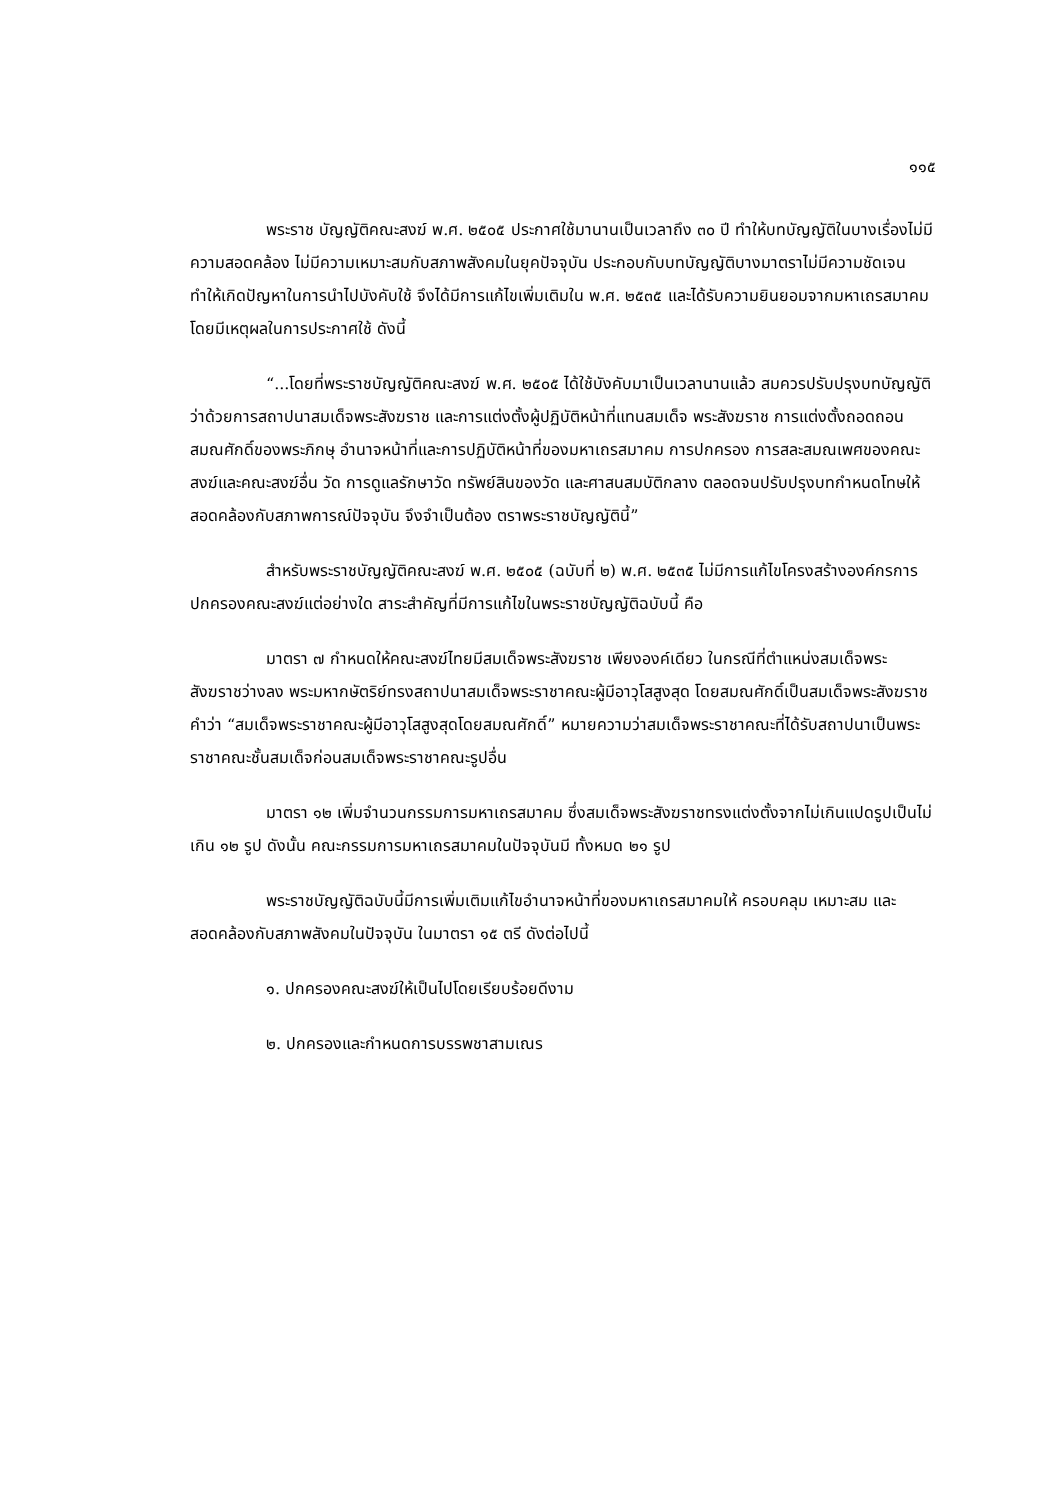๑๑๕
พระราช บัญญัติคณะสงฆ์ พ.ศ. ๒๕๐๕ ประกาศใช้มานานเป็นเวลาถึง ๓๐ ปี ทำให้บทบัญญัติในบางเรื่องไม่มีความสอดคล้อง ไม่มีความเหมาะสมกับสภาพสังคมในยุคปัจจุบัน ประกอบกับบทบัญญัติบางมาตราไม่มีความชัดเจน ทำให้เกิดปัญหาในการนำไปบังคับใช้ จึงได้มีการแก้ไขเพิ่มเติมใน พ.ศ. ๒๕๓๕ และได้รับความยินยอมจากมหาเถรสมาคม โดยมีเหตุผลในการประกาศใช้ ดังนี้
“...โดยที่พระราชบัญญัติคณะสงฆ์ พ.ศ. ๒๕๐๕ ได้ใช้บังคับมาเป็นเวลานานแล้ว สมควรปรับปรุงบทบัญญัติว่าด้วยการสถาปนาสมเด็จพระสังฆราช และการแต่งตั้งผู้ปฏิบัติหน้าที่แทนสมเด็จ พระสังฆราช การแต่งตั้งถอดถอนสมณศักดิ์ของพระภิกษุ อำนาจหน้าที่และการปฏิบัติหน้าที่ของมหาเถรสมาคม การปกครอง การสละสมณเพศของคณะสงฆ์และคณะสงฆ์อื่น วัด การดูแลรักษาวัด ทรัพย์สินของวัด และศาสนสมบัติกลาง ตลอดจนปรับปรุงบทกำหนดโทษให้สอดคล้องกับสภาพการณ์ปัจจุบัน จึงจำเป็นต้อง ตราพระราชบัญญัตินี้”
สำหรับพระราชบัญญัติคณะสงฆ์ พ.ศ. ๒๕๐๕ (ฉบับที่ ๒) พ.ศ. ๒๕๓๕ ไม่มีการแก้ไขโครงสร้างองค์กรการปกครองคณะสงฆ์แต่อย่างใด สาระสำคัญที่มีการแก้ไขในพระราชบัญญัติฉบับนี้ คือ
มาตรา ๗ กำหนดให้คณะสงฆ์ไทยมีสมเด็จพระสังฆราช เพียงองค์เดียว ในกรณีที่ตำแหน่งสมเด็จพระสังฆราชว่างลง พระมหากษัตริย์ทรงสถาปนาสมเด็จพระราชาคณะผู้มีอาวุโสสูงสุด โดยสมณศักดิ์เป็นสมเด็จพระสังฆราช คำว่า “สมเด็จพระราชาคณะผู้มีอาวุโสสูงสุดโดยสมณศักดิ์” หมายความว่าสมเด็จพระราชาคณะที่ได้รับสถาปนาเป็นพระราชาคณะชั้นสมเด็จก่อนสมเด็จพระราชาคณะรูปอื่น
มาตรา ๑๒ เพิ่มจำนวนกรรมการมหาเถรสมาคม ซึ่งสมเด็จพระสังฆราชทรงแต่งตั้งจากไม่เกินแปดรูปเป็นไม่เกิน ๑๒ รูป ดังนั้น คณะกรรมการมหาเถรสมาคมในปัจจุบันมี ทั้งหมด ๒๑ รูป
พระราชบัญญัติฉบับนี้มีการเพิ่มเติมแก้ไขอำนาจหน้าที่ของมหาเถรสมาคมให้ ครอบคลุม เหมาะสม และสอดคล้องกับสภาพสังคมในปัจจุบัน ในมาตรา ๑๕ ตรี ดังต่อไปนี้
๑. ปกครองคณะสงฆ์ให้เป็นไปโดยเรียบร้อยดีงาม
๒. ปกครองและกำหนดการบรรพชาสามเณร